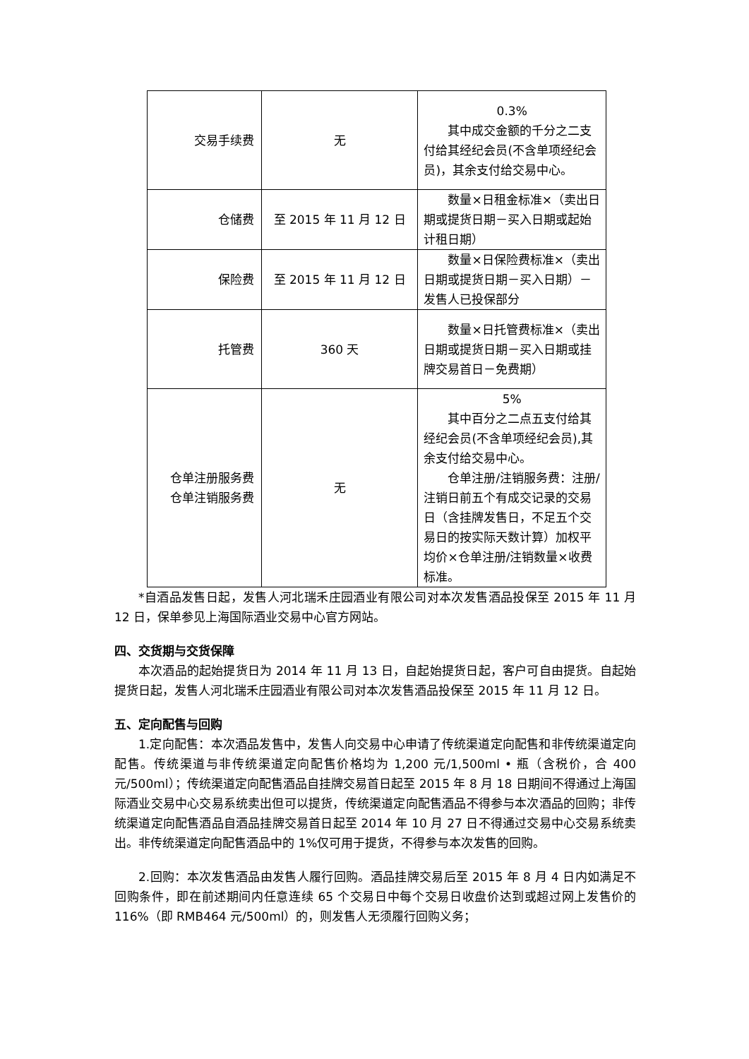| 交易手续费 | 无 | 0.3% 其中成交金额的千分之二支付给其经纪会员(不含单项经纪会员)，其余支付给交易中心。 |
| 仓储费 | 至 2015 年 11 月 12 日 | 数量×日租金标准×（卖出日期或提货日期－买入日期或起始计租日期） |
| 保险费 | 至 2015 年 11 月 12 日 | 数量×日保险费标准×（卖出日期或提货日期－买入日期）－发售人已投保部分 |
| 托管费 | 360 天 | 数量×日托管费标准×（卖出日期或提货日期－买入日期或挂牌交易首日－免费期） |
| 仓单注册服务费 仓单注销服务费 | 无 | 5% 其中百分之二点五支付给其经纪会员(不含单项经纪会员),其余支付给交易中心。 仓单注册/注销服务费：注册/注销日前五个有成交记录的交易日（含挂牌发售日，不足五个交易日的按实际天数计算）加权平均价×仓单注册/注销数量×收费标准。 |
*自酒品发售日起，发售人河北瑞禾庄园酒业有限公司对本次发售酒品投保至 2015 年 11 月 12 日，保单参见上海国际酒业交易中心官方网站。
四、交货期与交货保障
本次酒品的起始提货日为 2014 年 11 月 13 日，自起始提货日起，客户可自由提货。自起始提货日起，发售人河北瑞禾庄园酒业有限公司对本次发售酒品投保至 2015 年 11 月 12 日。
五、定向配售与回购
1.定向配售：本次酒品发售中，发售人向交易中心申请了传统渠道定向配售和非传统渠道定向配售。传统渠道与非传统渠道定向配售价格均为 1,200 元/1,500ml • 瓶（含税价，合 400 元/500ml）；传统渠道定向配售酒品自挂牌交易首日起至 2015 年 8 月 18 日期间不得通过上海国际酒业交易中心交易系统卖出但可以提货，传统渠道定向配售酒品不得参与本次酒品的回购；非传统渠道定向配售酒品自酒品挂牌交易首日起至 2014 年 10 月 27 日不得通过交易中心交易系统卖出。非传统渠道定向配售酒品中的 1%仅可用于提货，不得参与本次发售的回购。
2.回购：本次发售酒品由发售人履行回购。酒品挂牌交易后至 2015 年 8 月 4 日内如满足不回购条件，即在前述期间内任意连续 65 个交易日中每个交易日收盘价达到或超过网上发售价的 116%（即 RMB464 元/500ml）的，则发售人无须履行回购义务；